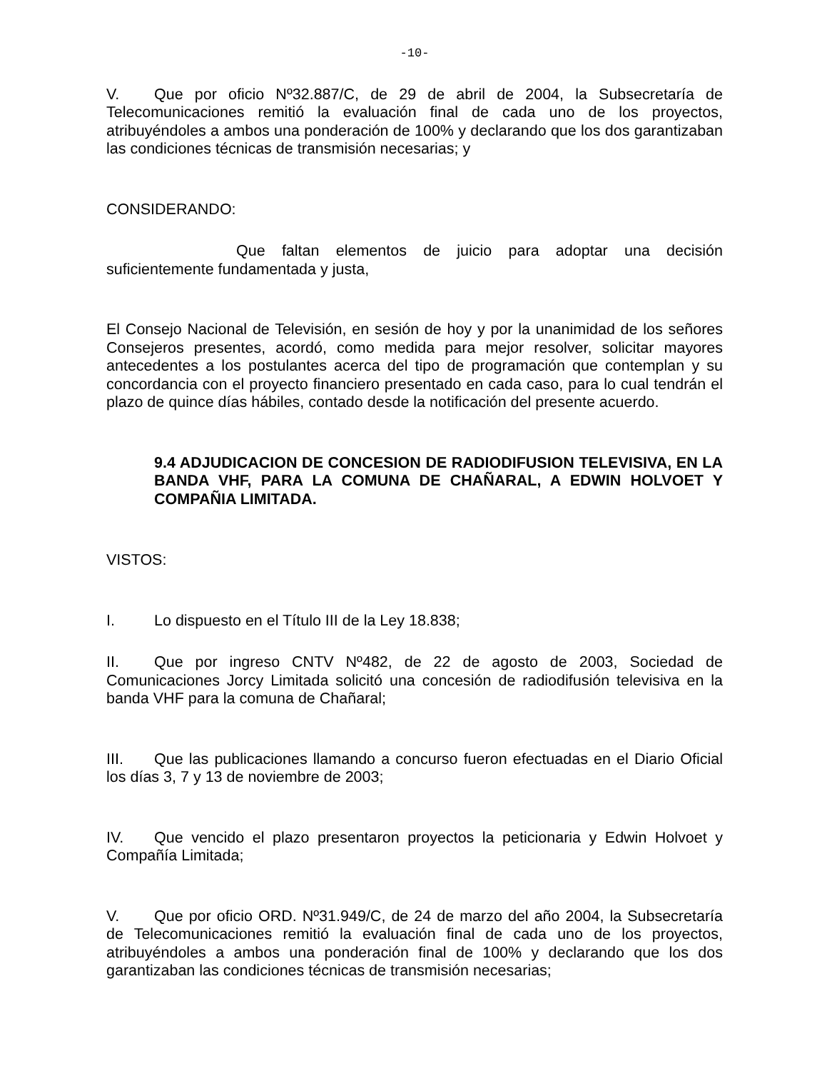-10-
V. Que por oficio Nº32.887/C, de 29 de abril de 2004, la Subsecretaría de Telecomunicaciones remitió la evaluación final de cada uno de los proyectos, atribuyéndoles a ambos una ponderación de 100% y declarando que los dos garantizaban las condiciones técnicas de transmisión necesarias; y
CONSIDERANDO:
Que faltan elementos de juicio para adoptar una decisión suficientemente fundamentada y justa,
El Consejo Nacional de Televisión, en sesión de hoy y por la unanimidad de los señores Consejeros presentes, acordó, como medida para mejor resolver, solicitar mayores antecedentes a los postulantes acerca del tipo de programación que contemplan y su concordancia con el proyecto financiero presentado en cada caso, para lo cual tendrán el plazo de quince días hábiles, contado desde la notificación del presente acuerdo.
9.4 ADJUDICACION DE CONCESION DE RADIODIFUSION TELEVISIVA, EN LA BANDA VHF, PARA LA COMUNA DE CHAÑARAL, A EDWIN HOLVOET Y COMPAÑIA LIMITADA.
VISTOS:
I. Lo dispuesto en el Título III de la Ley 18.838;
II. Que por ingreso CNTV Nº482, de 22 de agosto de 2003, Sociedad de Comunicaciones Jorcy Limitada solicitó una concesión de radiodifusión televisiva en la banda VHF para la comuna de Chañaral;
III. Que las publicaciones llamando a concurso fueron efectuadas en el Diario Oficial los días 3, 7 y 13 de noviembre de 2003;
IV. Que vencido el plazo presentaron proyectos la peticionaria y Edwin Holvoet y Compañía Limitada;
V. Que por oficio ORD. Nº31.949/C, de 24 de marzo del año 2004, la Subsecretaría de Telecomunicaciones remitió la evaluación final de cada uno de los proyectos, atribuyéndoles a ambos una ponderación final de 100% y declarando que los dos garantizaban las condiciones técnicas de transmisión necesarias;